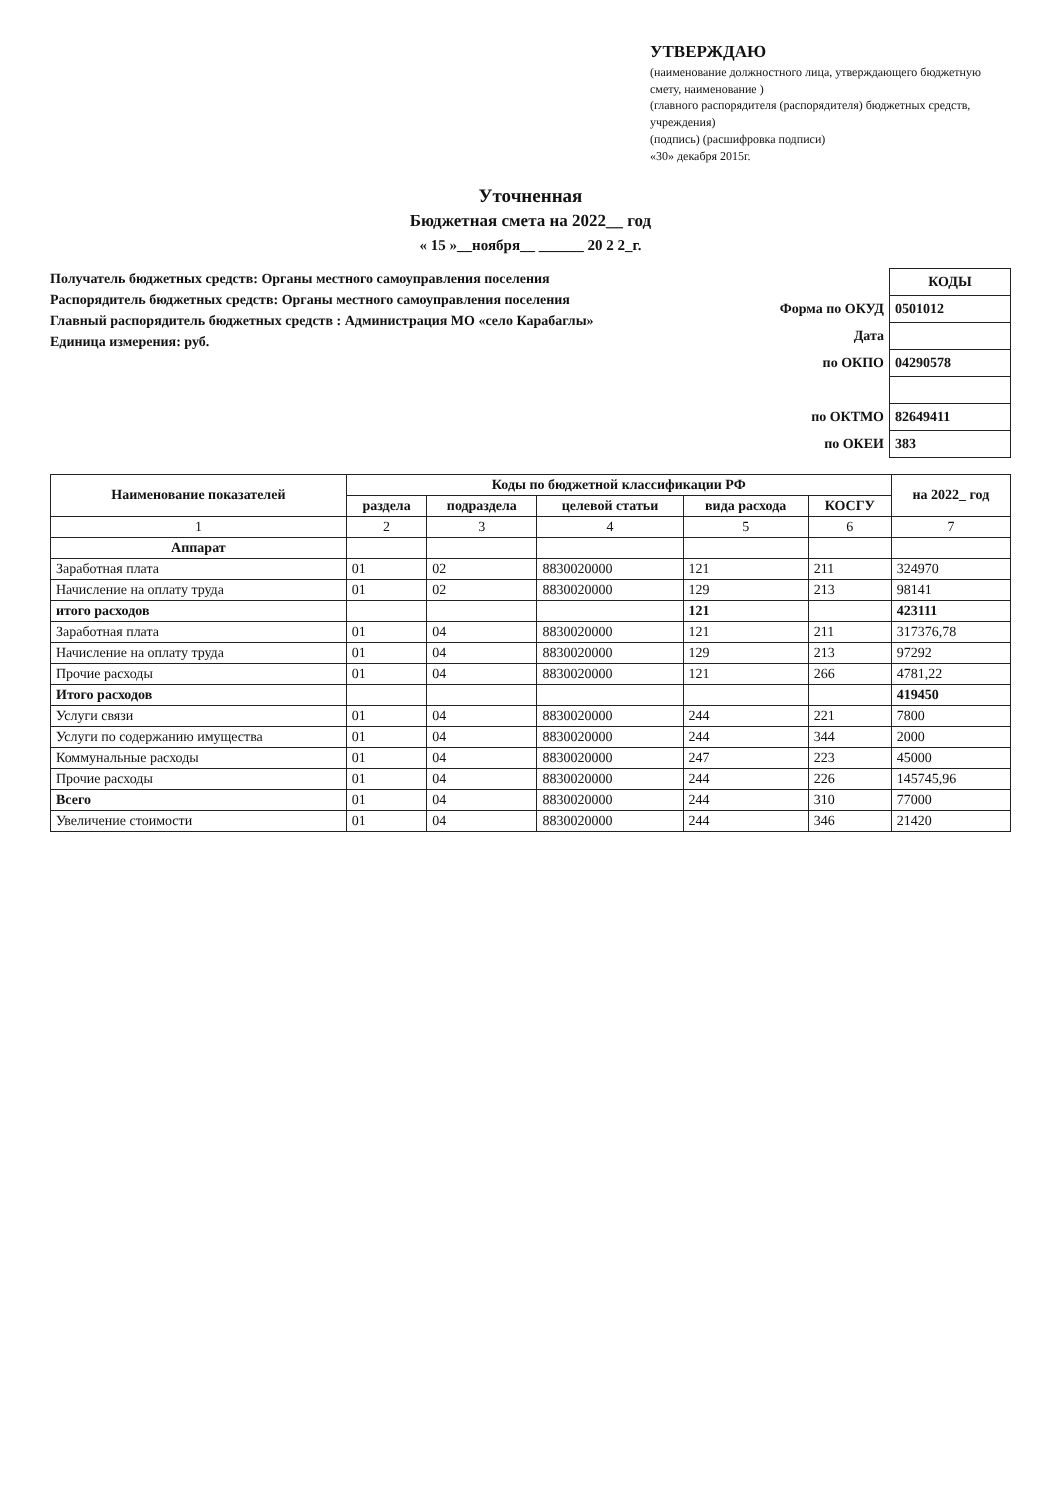УТВЕРЖДАЮ
(наименование должностного лица, утверждающего бюджетную смету, наименование )
(главного распорядителя (распорядителя) бюджетных средств, учреждения)
(подпись) (расшифровка подписи)
«30» декабря 2015г.
Уточненная
Бюджетная смета на 2022__ год
« 15 »__ноября__ ______ 20 2 2_г.
Получатель бюджетных средств: Органы местного самоуправления поселения
Распорядитель бюджетных средств: Органы местного самоуправления поселения
Главный распорядитель бюджетных средств : Администрация МО «село Карабаглы»
Единица измерения: руб.
| | КОДЫ |
| Форма по ОКУД | 0501012 |
| Дата | |
| по ОКПО | 04290578 |
| по ОКТМО | 82649411 |
| по ОКЕИ | 383 |
| Наименование показателей | Коды по бюджетной классификации РФ | | | | | на 2022_ год |
| --- | --- | --- | --- | --- | --- | --- |
| | раздела | подраздела | целевой статьи | вида расхода | КОСГУ | |
| 1 | 2 | 3 | 4 | 5 | 6 | 7 |
| Аппарат | | | | | | |
| Заработная плата | 01 | 02 | 8830020000 | 121 | 211 | 324970 |
| Начисление на оплату труда | 01 | 02 | 8830020000 | 129 | 213 | 98141 |
| итого расходов | | | | 121 | | 423111 |
| Заработная плата | 01 | 04 | 8830020000 | 121 | 211 | 317376,78 |
| Начисление на оплату труда | 01 | 04 | 8830020000 | 129 | 213 | 97292 |
| Прочие расходы | 01 | 04 | 8830020000 | 121 | 266 | 4781,22 |
| Итого расходов | | | | | | 419450 |
| Услуги связи | 01 | 04 | 8830020000 | 244 | 221 | 7800 |
| Услуги по содержанию имущества | 01 | 04 | 8830020000 | 244 | 344 | 2000 |
| Коммунальные расходы | 01 | 04 | 8830020000 | 247 | 223 | 45000 |
| Прочие расходы | 01 | 04 | 8830020000 | 244 | 226 | 145745,96 |
| Всего | 01 | 04 | 8830020000 | 244 | 310 | 77000 |
| Увеличение стоимости | 01 | 04 | 8830020000 | 244 | 346 | 21420 |